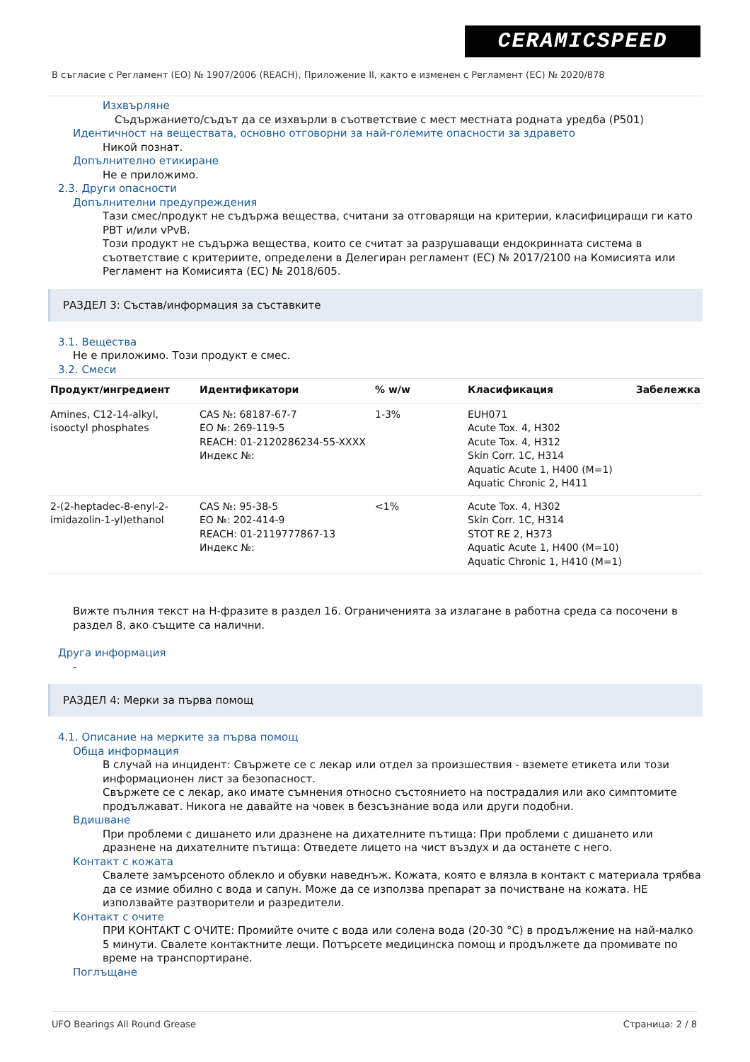CERAMICSPEED
В съгласие с Регламент (ЕО) № 1907/2006 (REACH), Приложение II, както е изменен с Регламент (ЕС) № 2020/878
Изхвърляне
Съдържанието/съдът да се изхвърли в съответствие с мест местната родната уредба (P501)
Идентичност на веществата, основно отговорни за най-големите опасности за здравето
Никой познат.
Допълнително етикиране
Не е приложимо.
2.3. Други опасности
Допълнителни предупреждения
Тази смес/продукт не съдържа вещества, считани за отговарящи на критерии, класифициращи ги като PBT и/или vPvB.
Този продукт не съдържа вещества, които се считат за разрушаващи ендокринната система в съответствие с критериите, определени в Делегиран регламент (ЕС) № 2017/2100 на Комисията или Регламент на Комисията (ЕС) № 2018/605.
РАЗДЕЛ 3: Състав/информация за съставките
3.1. Вещества
Не е приложимо. Този продукт е смес.
3.2. Смеси
| Продукт/ингредиент | Идентификатори | % w/w | Класификация | Забележка |
| --- | --- | --- | --- | --- |
| Amines, C12-14-alkyl, isooctyl phosphates | CAS №: 68187-67-7 ЕО №: 269-119-5 REACH: 01-2120286234-55-XXXX Индекс №: | 1-3% | EUH071 Acute Tox. 4, H302 Acute Tox. 4, H312 Skin Corr. 1C, H314 Aquatic Acute 1, H400 (M=1) Aquatic Chronic 2, H411 | |
| 2-(2-heptadec-8-enyl-2-imidazolin-1-yl)ethanol | CAS №: 95-38-5 ЕО №: 202-414-9 REACH: 01-2119777867-13 Индекс №: | <1% | Acute Tox. 4, H302 Skin Corr. 1C, H314 STOT RE 2, H373 Aquatic Acute 1, H400 (M=10) Aquatic Chronic 1, H410 (M=1) | |
Вижте пълния текст на H-фразите в раздел 16. Ограниченията за излагане в работна среда са посочени в раздел 8, ако същите са налични.
Друга информация
-
РАЗДЕЛ 4: Мерки за първа помощ
4.1. Описание на мерките за първа помощ
Обща информация
В случай на инцидент: Свържете се с лекар или отдел за произшествия - вземете етикета или този информационен лист за безопасност.
Свържете се с лекар, ако имате съмнения относно състоянието на пострадалия или ако симптомите продължават. Никога не давайте на човек в безсъзнание вода или други подобни.
Вдишване
При проблеми с дишането или дразнене на дихателните пътища: При проблеми с дишането или дразнене на дихателните пътища: Отведете лицето на чист въздух и да останете с него.
Контакт с кожата
Свалете замърсеното облекло и обувки наведнъж. Кожата, която е влязла в контакт с материала трябва да се измие обилно с вода и сапун. Може да се използва препарат за почистване на кожата. НЕ използвайте разтворители и разредители.
Контакт с очите
ПРИ КОНТАКТ С ОЧИТЕ: Промийте очите с вода или солена вода (20-30 °C) в продължение на най-малко 5 минути. Свалете контактните лещи. Потърсете медицинска помощ и продължете да промивате по време на транспортиране.
Поглъщане
UFO Bearings All Round Grease Страница: 2 / 8